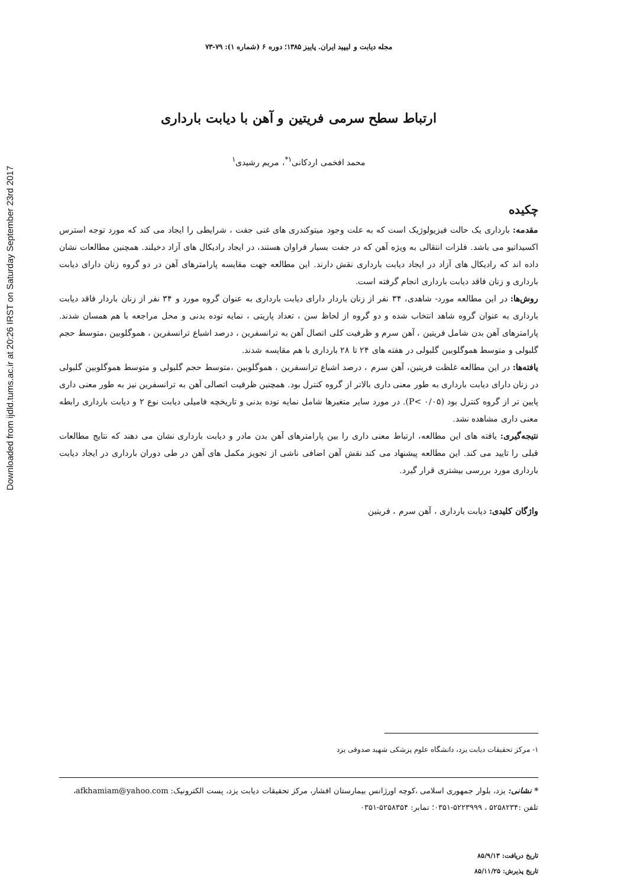Downloaded from ijdld.tums.ac.ir at 20:26 IRST on Saturday September 23rd 2017
مجله دیابت و لیپید ایران. پاییز ۱۳۸۵؛ دوره ۶ (شماره ۱): ۷۹-۷۳
ارتباط سطح سرمی فریتین و آهن با دیابت بارداری
محمد افخمی اردکانی<sup>۱*</sup>، مریم رشیدی<sup>۱</sup>
چکیده
مقدمه: بارداری یک حالت فیزیولوژیک است که به علت وجود میتوکندری های غنی جفت ، شرایطی را ایجاد می کند که مورد توجه استرس اکسیداتیو می باشد. فلزات انتقالی به ویژه آهن که در جفت بسیار فراوان هستند، در ایجاد رادیکال های آزاد دخیلند. همچنین مطالعات نشان داده اند که رادیکال های آزاد در ایجاد دیابت بارداری نقش دارند. این مطالعه جهت مقایسه پارامترهای آهن در دو گروه زنان دارای دیابت بارداری و زنان فاقد دیابت بارداری انجام گرفته است.
روش‌ها: در این مطالعه مورد- شاهدی، ۳۴ نفر از زنان باردار دارای دیابت بارداری به عنوان گروه مورد و ۳۴ نفر از زنان باردار فاقد دیابت بارداری به عنوان گروه شاهد انتخاب شده و دو گروه از لحاظ سن ، تعداد پاریتی ، نمایه توده بدنی و محل مراجعه با هم همسان شدند. پارامترهای آهن بدن شامل فریتین ، آهن سرم و ظرفیت کلی اتصال آهن به ترانسفرین ، درصد اشباع ترانسفرین ، هموگلوبین ،متوسط حجم گلبولی و متوسط هموگلوبین گلبولی در هفته های ۲۴ تا ۲۸ بارداری با هم مقایسه شدند.
یافته‌ها: در این مطالعه غلظت فریتین، آهن سرم ، درصد اشباع ترانسفرین ، هموگلوبین ،متوسط حجم گلبولی و متوسط هموگلوبین گلبولی در زنان دارای دیابت بارداری به طور معنی داری بالاتر از گروه کنترل بود. همچنین ظرفیت اتصالی آهن به ترانسفرین نیز به طور معنی داری پایین تر از گروه کنترل بود (P< ۰/۰۵). در مورد سایر متغیرها شامل نمایه توده بدنی و تاریخچه فامیلی دیابت نوع ۲ و دیابت بارداری رابطه معنی داری مشاهده نشد.
نتیجه‌گیری: یافته های این مطالعه، ارتباط معنی داری را بین پارامترهای آهن بدن مادر و دیابت بارداری نشان می دهند که نتایج مطالعات قبلی را تایید می کند. این مطالعه پیشنهاد می کند نقش آهن اضافی ناشی از تجویز مکمل های آهن در طی دوران بارداری در ایجاد دیابت بارداری مورد بررسی بیشتری قرار گیرد.
واژگان کلیدی: دیابت بارداری ، آهن سرم ، فریتین
۱- مرکز تحقیقات دیابت یزد، دانشگاه علوم پزشکی شهید صدوقی یزد
* نشانی: یزد، بلوار جمهوری اسلامی ،کوچه اورژانس بیمارستان افشار، مرکز تحقیقات دیابت یزد، پست الکترونیک: afkhamiam@yahoo.com، تلفن :۵۲۵۸۲۳۴ ، ۵۲۲۳۹۹۹-۰۳۵۱؛ نمابر: ۵۲۵۸۳۵۴-۰۳۵۱
تاریخ دریافت: ۸۵/۹/۱۳
تاریخ پذیرش: ۸۵/۱۱/۲۵